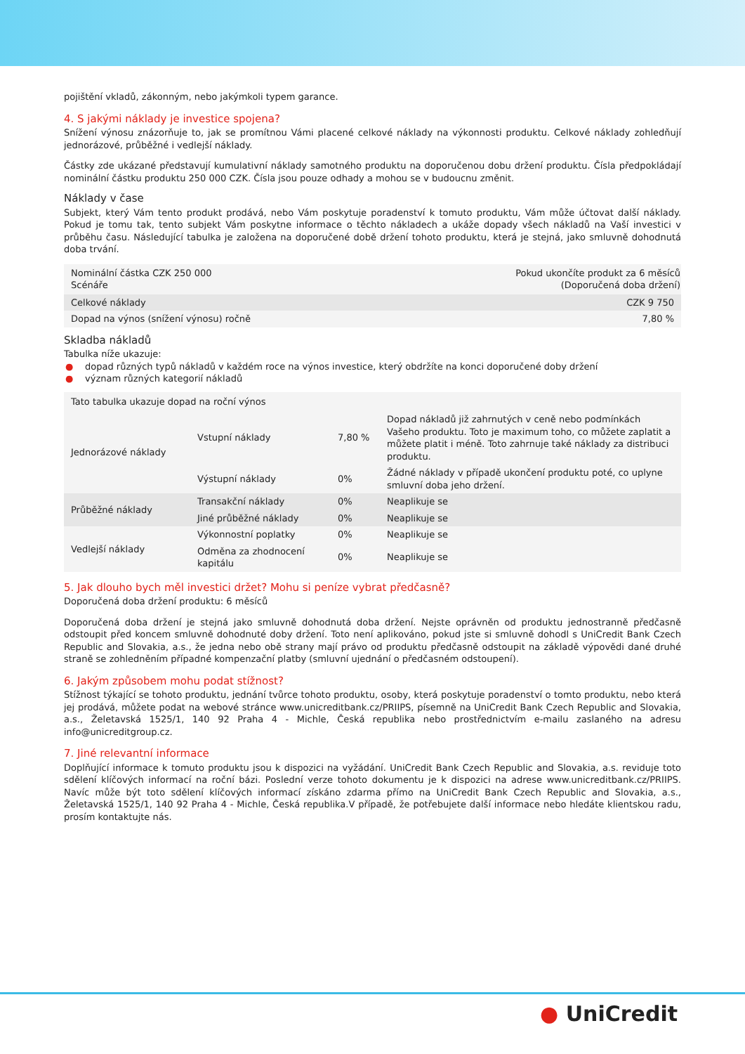pojištění vkladů, zákonným, nebo jakýmkoli typem garance.
4. S jakými náklady je investice spojena?
Snížení výnosu znázorňuje to, jak se promítnou Vámi placené celkové náklady na výkonnosti produktu. Celkové náklady zohledňují jednorázové, průběžné i vedlejší náklady.
Částky zde ukázané představují kumulativní náklady samotného produktu na doporučenou dobu držení produktu. Čísla předpokládají nominální částku produktu 250 000 CZK. Čísla jsou pouze odhady a mohou se v budoucnu změnit.
Náklady v čase
Subjekt, který Vám tento produkt prodává, nebo Vám poskytuje poradenství k tomuto produktu, Vám může účtovat další náklady. Pokud je tomu tak, tento subjekt Vám poskytne informace o těchto nákladech a ukáže dopady všech nákladů na Vaší investici v průběhu času. Následující tabulka je založena na doporučené době držení tohoto produktu, která je stejná, jako smluvně dohodnutá doba trvání.
| Nominální částka CZK 250 000 Scénáře | Pokud ukončíte produkt za 6 měsíců (Doporučená doba držení) |
| --- | --- |
| Celkové náklady | CZK 9 750 |
| Dopad na výnos (snížení výnosu) ročně | 7,80 % |
Skladba nákladů
Tabulka níže ukazuje:
● dopad různých typů nákladů v každém roce na výnos investice, který obdržíte na konci doporučené doby držení
● význam různých kategorií nákladů
| Tato tabulka ukazuje dopad na roční výnos | | | |
| --- | --- | --- | --- |
| Jednorázové náklady | Vstupní náklady | 7,80 % | Dopad nákladů již zahrnutých v ceně nebo podmínkách Vašeho produktu. Toto je maximum toho, co můžete zaplatit a můžete platit i méně. Toto zahrnuje také náklady za distribuci produktu. |
| | Výstupní náklady | 0% | Žádné náklady v případě ukončení produktu poté, co uplyne smluvní doba jeho držení. |
| Průběžné náklady | Transakční náklady | 0% | Neaplikuje se |
| | Jiné průběžné náklady | 0% | Neaplikuje se |
| Vedlejší náklady | Výkonnostní poplatky | 0% | Neaplikuje se |
| | Odměna za zhodnocení kapitálu | 0% | Neaplikuje se |
5. Jak dlouho bych měl investici držet? Mohu si peníze vybrat předčasně?
Doporučená doba držení produktu: 6 měsíců
Doporučená doba držení je stejná jako smluvně dohodnutá doba držení. Nejste oprávněn od produktu jednostranně předčasně odstoupit před koncem smluvně dohodnuté doby držení. Toto není aplikováno, pokud jste si smluvně dohodl s UniCredit Bank Czech Republic and Slovakia, a.s., že jedna nebo obě strany mají právo od produktu předčasně odstoupit na základě výpovědi dané druhé straně se zohledněním případné kompenzační platby (smluvní ujednání o předčasném odstoupení).
6. Jakým způsobem mohu podat stížnost?
Stížnost týkající se tohoto produktu, jednání tvůrce tohoto produktu, osoby, která poskytuje poradenství o tomto produktu, nebo která jej prodává, můžete podat na webové stránce www.unicreditbank.cz/PRIIPS, písemně na UniCredit Bank Czech Republic and Slovakia, a.s., Želetavská 1525/1, 140 92 Praha 4 - Michle, Česká republika nebo prostřednictvím e-mailu zaslaného na adresu info@unicreditgroup.cz.
7. Jiné relevantní informace
Doplňující informace k tomuto produktu jsou k dispozici na vyžádání. UniCredit Bank Czech Republic and Slovakia, a.s. reviduje toto sdělení klíčových informací na roční bázi. Poslední verze tohoto dokumentu je k dispozici na adrese www.unicreditbank.cz/PRIIPS. Navíc může být toto sdělení klíčových informací získáno zdarma přímo na UniCredit Bank Czech Republic and Slovakia, a.s., Želetavská 1525/1, 140 92 Praha 4 - Michle, Česká republika.V případě, že potřebujete další informace nebo hledáte klientskou radu, prosím kontaktujte nás.
● UniCredit